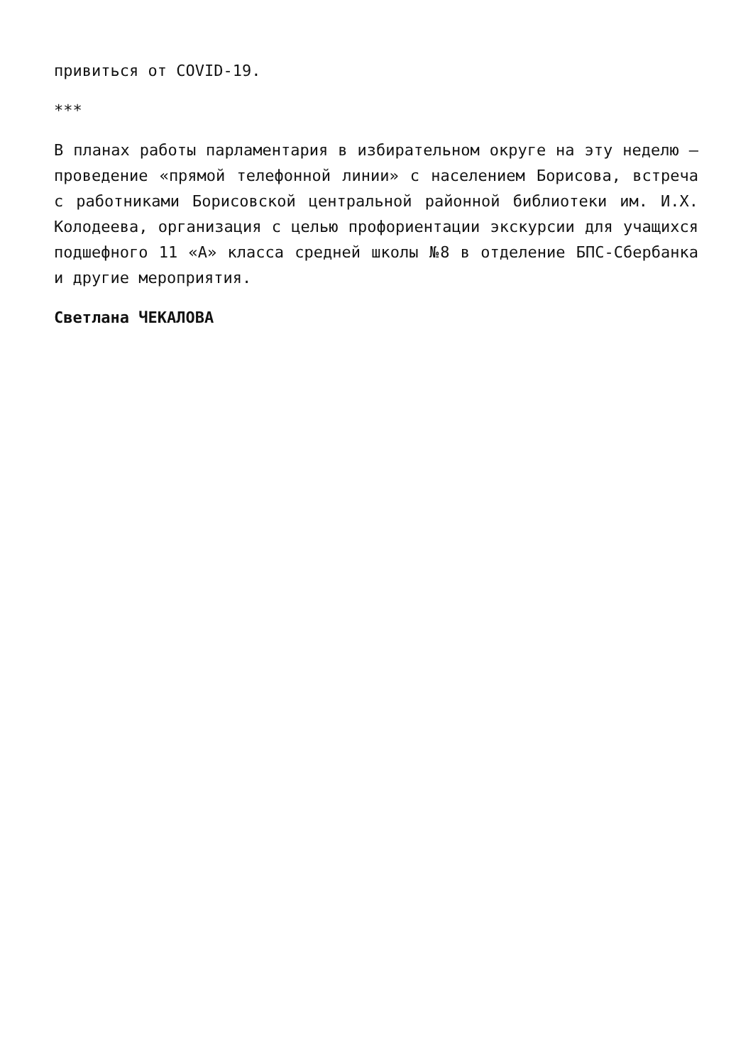привиться от COVID-19.
***
В планах работы парламентария в избирательном округе на эту неделю – проведение «прямой телефонной линии» с населением Борисова, встреча с работниками Борисовской центральной районной библиотеки им. И.Х. Колодеева, организация с целью профориентации экскурсии для учащихся подшефного 11 «А» класса средней школы №8 в отделение БПС-Сбербанка и другие мероприятия.
Светлана ЧЕКАЛОВА